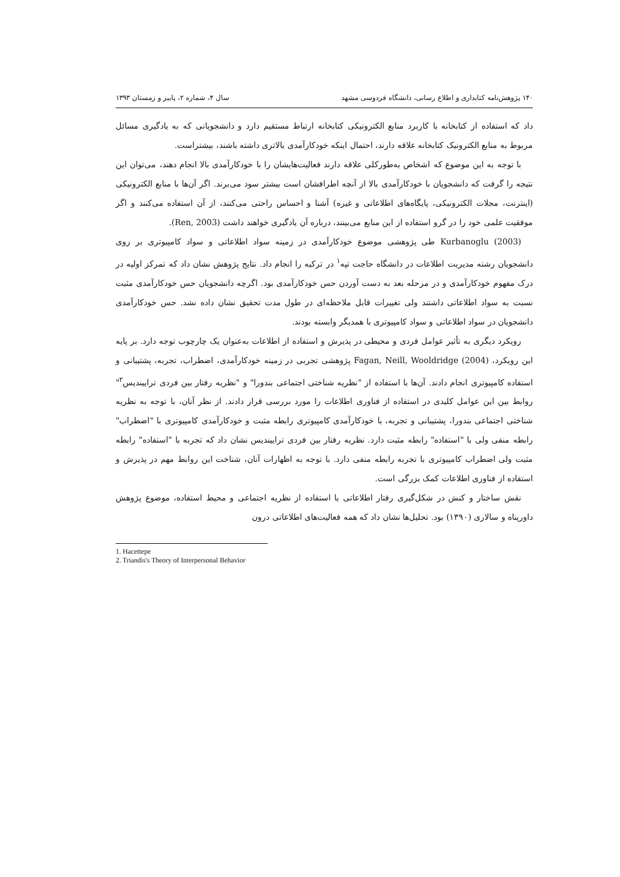۱۴۰ پژوهش‌نامه کتابداری و اطلاع رسانی، دانشگاه فردوسی مشهد سال ۴، شماره ۲، پاییز و زمستان ۱۳۹۳
داد که استفاده از کتابخانه با کاربرد منابع الکترونیکی کتابخانه ارتباط مستقیم دارد و دانشجویانی که به یادگیری مسائل مربوط به منابع الکترونیک کتابخانه علاقه دارند، احتمال اینکه خودکارآمدی بالاتری داشته باشند، بیشتراست.
با توجه به این موضوع که اشخاص به‌طورکلی علاقه دارند فعالیت‌هایشان را با خودکارآمدی بالا انجام دهند، می‌توان این نتیجه را گرفت که دانشجویان با خودکارآمدی بالا از آنچه اطرافشان است بیشتر سود می‌برند. اگر آن‌ها با منابع الکترونیکی (اینترنت، مجلات الکترونیکی، پایگاه‌های اطلاعاتی و غیره) آشنا و احساس راحتی می‌کنند، از آن استفاده می‌کنند و اگر موفقیت علمی خود را در گرو استفاده از این منابع می‌بینند، درباره آن یادگیری خواهند داشت (Ren, 2003).
Kurbanoglu (2003) طی پژوهشی موضوع خودکارآمدی در زمینه سواد اطلاعاتی و سواد کامپیوتری بر روی دانشجویان رشته مدیریت اطلاعات در دانشگاه حاجت تپه<sup>۱</sup> در ترکیه را انجام داد. نتایج پژوهش نشان داد که تمرکز اولیه در درک مفهوم خودکارآمدی و در مرحله بعد به دست آوردن حس خودکارآمدی بود. اگرچه دانشجویان حس خودکارآمدی مثبت نسبت به سواد اطلاعاتی داشتند ولی تغییرات قابل ملاحظه‌ای در طول مدت تحقیق نشان داده نشد. حس خودکارآمدی دانشجویان در سواد اطلاعاتی و سواد کامپیوتری با همدیگر وابسته بودند.
رویکرد دیگری به تأثیر عوامل فردی و محیطی در پذیرش و استفاده از اطلاعات به‌عنوان یک چارچوب توجه دارد. بر پایه این رویکرد، Fagan, Neill, Wooldridge (2004) پژوهشی تجربی در زمینه خودکارآمدی، اضطراب، تجربه، پشتیبانی و استفاده کامپیوتری انجام دادند. آن‌ها با استفاده از "نظریه شناختی اجتماعی بندورا" و "نظریه رفتار بین فردی تراییندیس<sup>۲</sup>" روابط بین این عوامل کلیدی در استفاده از فناوری اطلاعات را مورد بررسی قرار دادند. از نظر آنان، با توجه به نظریه شناختی اجتماعی بندورا، پشتیبانی و تجربه، با خودکارآمدی کامپیوتری رابطه مثبت و خودکارآمدی کامپیوتری با "اضطراب" رابطه منفی ولی با "استفاده" رابطه مثبت دارد. نظریه رفتار بین فردی تراییندیس نشان داد که تجربه با "استفاده" رابطه مثبت ولی اضطراب کامپیوتری با تجربه رابطه منفی دارد. با توجه به اظهارات آنان، شناخت این روابط مهم در پذیرش و استفاده از فناوری اطلاعات کمک بزرگی است.
نقش ساختار و کنش در شکل‌گیری رفتار اطلاعاتی با استفاده از نظریه اجتماعی و محیط استفاده، موضوع پژوهش داورپناه و سالاری (۱۳۹۰) بود. تحلیل‌ها نشان داد که همه فعالیت‌های اطلاعاتی درون
1. Hacettepe
2. Triandis's Theory of Interpersonal Behavior